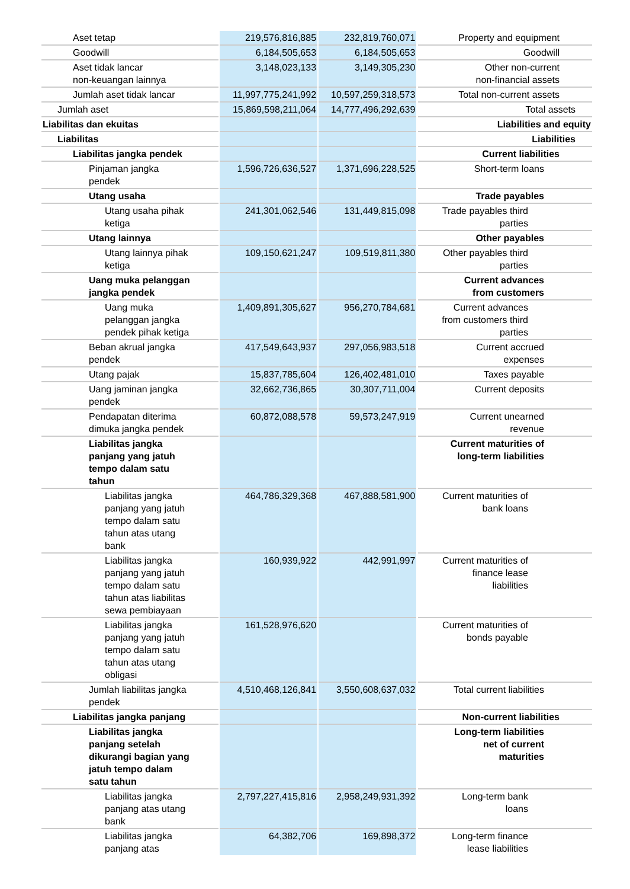| Aset tetap | | 219,576,816,885 | | 232,819,760,071 | | Property and equipment |
| Goodwill | | 6,184,505,653 | | 6,184,505,653 | | Goodwill |
| Aset tidak lancar non-keuangan lainnya | | 3,148,023,133 | | 3,149,305,230 | | Other non-current non-financial assets |
| Jumlah aset tidak lancar | | 11,997,775,241,992 | | 10,597,259,318,573 | | Total non-current assets |
| Jumlah aset | | 15,869,598,211,064 | | 14,777,496,292,639 | | Total assets |
| Liabilitas dan ekuitas | | | | | | Liabilities and equity |
| Liabilitas | | | | | | Liabilities |
| Liabilitas jangka pendek | | | | | | Current liabilities |
| Pinjaman jangka pendek | | 1,596,726,636,527 | | 1,371,696,228,525 | | Short-term loans |
| Utang usaha | | | | | | Trade payables |
| Utang usaha pihak ketiga | | 241,301,062,546 | | 131,449,815,098 | | Trade payables third parties |
| Utang lainnya | | | | | | Other payables |
| Utang lainnya pihak ketiga | | 109,150,621,247 | | 109,519,811,380 | | Other payables third parties |
| Uang muka pelanggan jangka pendek | | | | | | Current advances from customers |
| Uang muka pelanggan jangka pendek pihak ketiga | | 1,409,891,305,627 | | 956,270,784,681 | | Current advances from customers third parties |
| Beban akrual jangka pendek | | 417,549,643,937 | | 297,056,983,518 | | Current accrued expenses |
| Utang pajak | | 15,837,785,604 | | 126,402,481,010 | | Taxes payable |
| Uang jaminan jangka pendek | | 32,662,736,865 | | 30,307,711,004 | | Current deposits |
| Pendapatan diterima dimuka jangka pendek | | 60,872,088,578 | | 59,573,247,919 | | Current unearned revenue |
| Liabilitas jangka panjang yang jatuh tempo dalam satu tahun | | | | | | Current maturities of long-term liabilities |
| Liabilitas jangka panjang yang jatuh tempo dalam satu tahun atas utang bank | | 464,786,329,368 | | 467,888,581,900 | | Current maturities of bank loans |
| Liabilitas jangka panjang yang jatuh tempo dalam satu tahun atas liabilitas sewa pembiayaan | | 160,939,922 | | 442,991,997 | | Current maturities of finance lease liabilities |
| Liabilitas jangka panjang yang jatuh tempo dalam satu tahun atas utang obligasi | | 161,528,976,620 | | | | Current maturities of bonds payable |
| Jumlah liabilitas jangka pendek | | 4,510,468,126,841 | | 3,550,608,637,032 | | Total current liabilities |
| Liabilitas jangka panjang | | | | | | Non-current liabilities |
| Liabilitas jangka panjang setelah dikurangi bagian yang jatuh tempo dalam satu tahun | | | | | | Long-term liabilities net of current maturities |
| Liabilitas jangka panjang atas utang bank | | 2,797,227,415,816 | | 2,958,249,931,392 | | Long-term bank loans |
| Liabilitas jangka panjang atas | | 64,382,706 | | 169,898,372 | | Long-term finance lease liabilities |